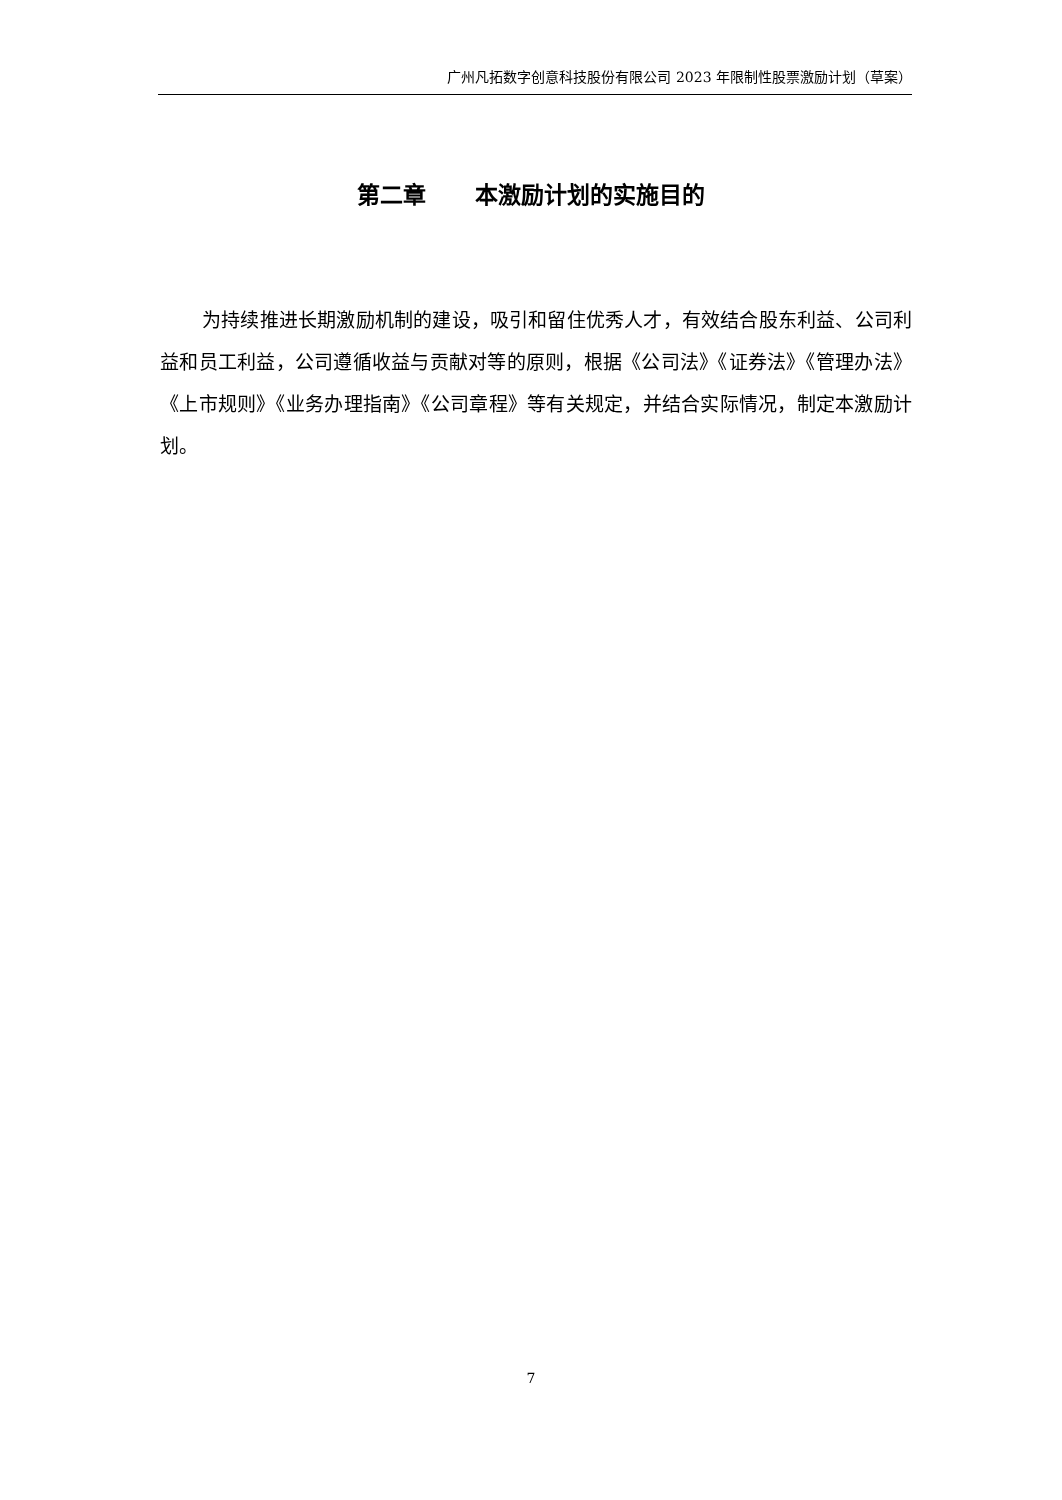广州凡拓数字创意科技股份有限公司 2023 年限制性股票激励计划（草案）
第二章 本激励计划的实施目的
为持续推进长期激励机制的建设，吸引和留住优秀人才，有效结合股东利益、公司利益和员工利益，公司遵循收益与贡献对等的原则，根据《公司法》《证券法》《管理办法》《上市规则》《业务办理指南》《公司章程》等有关规定，并结合实际情况，制定本激励计划。
7